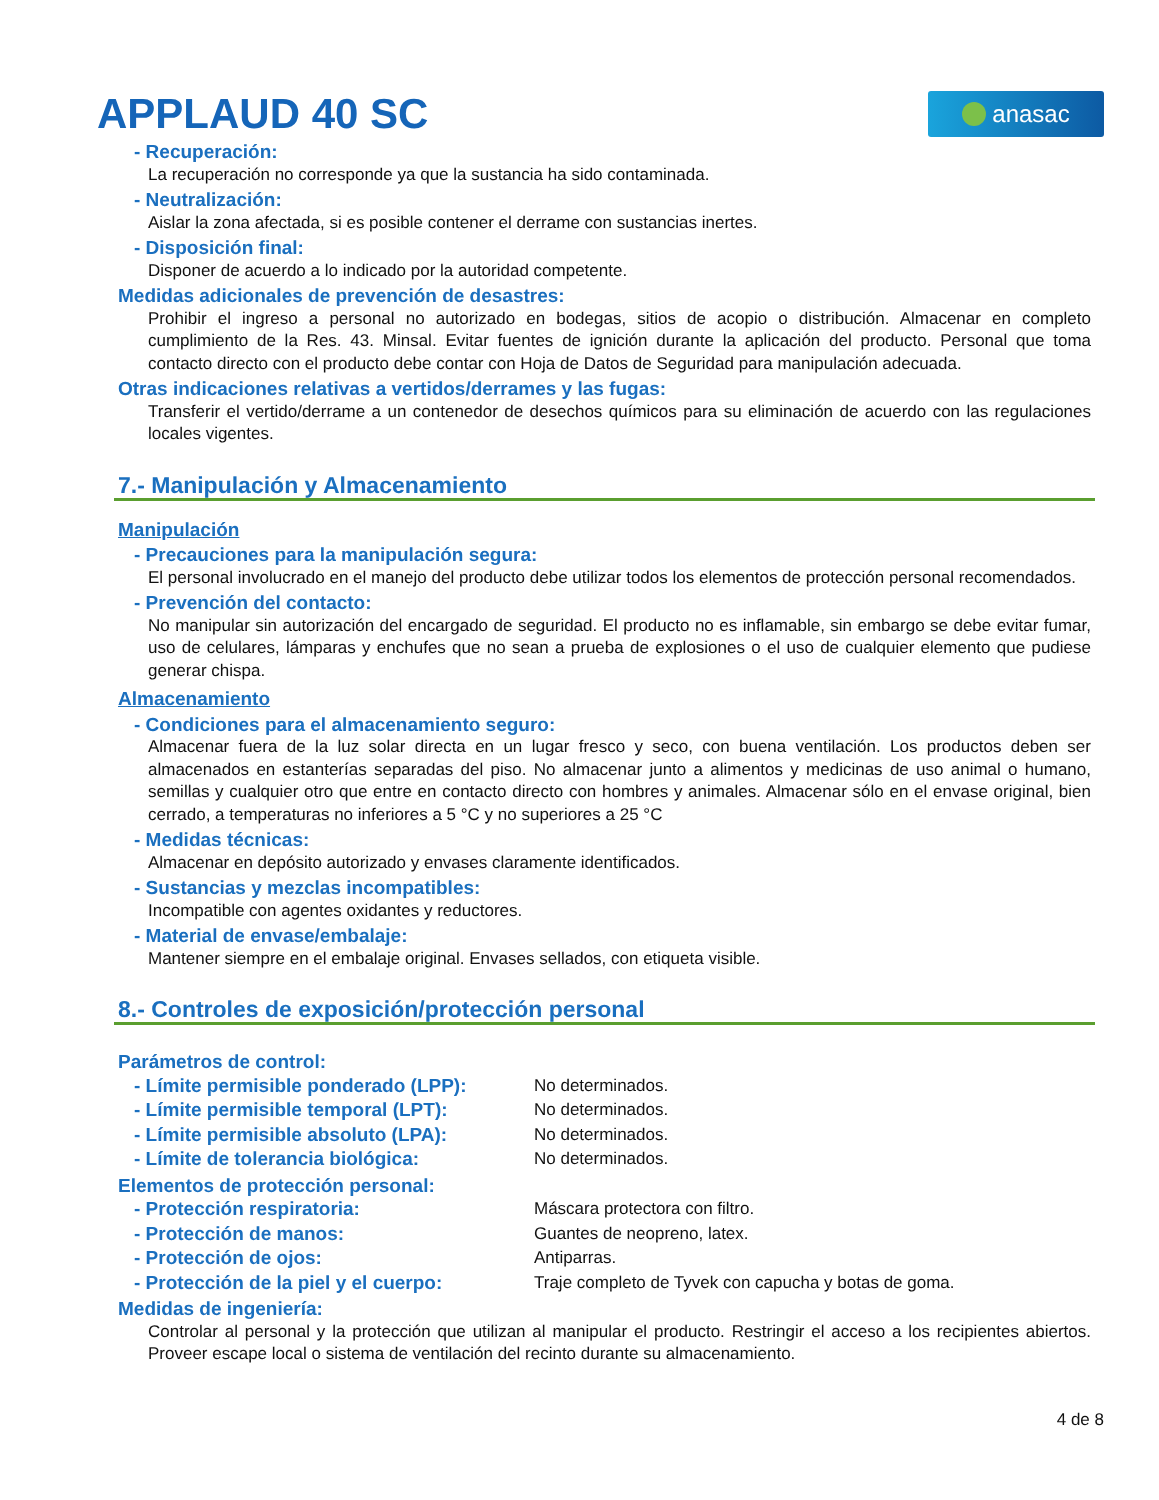APPLAUD 40 SC
anasac
- Recuperación:
La recuperación no corresponde ya que la sustancia ha sido contaminada.
- Neutralización:
Aislar la zona afectada, si es posible contener el derrame con sustancias inertes.
- Disposición final:
Disponer de acuerdo a lo indicado por la autoridad competente.
Medidas adicionales de prevención de desastres:
Prohibir el ingreso a personal no autorizado en bodegas, sitios de acopio o distribución. Almacenar en completo cumplimiento de la Res. 43. Minsal. Evitar fuentes de ignición durante la aplicación del producto. Personal que toma contacto directo con el producto debe contar con Hoja de Datos de Seguridad para manipulación adecuada.
Otras indicaciones relativas a vertidos/derrames y las fugas:
Transferir el vertido/derrame a un contenedor de desechos químicos para su eliminación de acuerdo con las regulaciones locales vigentes.
7.- Manipulación y Almacenamiento
Manipulación
- Precauciones para la manipulación segura:
El personal involucrado en el manejo del producto debe utilizar todos los elementos de protección personal recomendados.
- Prevención del contacto:
No manipular sin autorización del encargado de seguridad. El producto no es inflamable, sin embargo se debe evitar fumar, uso de celulares, lámparas y enchufes que no sean a prueba de explosiones o el uso de cualquier elemento que pudiese generar chispa.
Almacenamiento
- Condiciones para el almacenamiento seguro:
Almacenar fuera de la luz solar directa en un lugar fresco y seco, con buena ventilación. Los productos deben ser almacenados en estanterías separadas del piso. No almacenar junto a alimentos y medicinas de uso animal o humano, semillas y cualquier otro que entre en contacto directo con hombres y animales. Almacenar sólo en el envase original, bien cerrado, a temperaturas no inferiores a 5 °C y no superiores a 25 °C
- Medidas técnicas:
Almacenar en depósito autorizado y envases claramente identificados.
- Sustancias y mezclas incompatibles:
Incompatible con agentes oxidantes y reductores.
- Material de envase/embalaje:
Mantener siempre en el embalaje original. Envases sellados, con etiqueta visible.
8.- Controles de exposición/protección personal
Parámetros de control:
| - Límite permisible ponderado (LPP): | No determinados. |
| - Límite permisible temporal (LPT): | No determinados. |
| - Límite permisible absoluto (LPA): | No determinados. |
| - Límite de tolerancia biológica: | No determinados. |
Elementos de protección personal:
| - Protección respiratoria: | Máscara protectora con filtro. |
| - Protección de manos: | Guantes de neopreno, latex. |
| - Protección de ojos: | Antiparras. |
| - Protección de la piel y el cuerpo: | Traje completo de Tyvek con capucha y botas de goma. |
Medidas de ingeniería:
Controlar al personal y la protección que utilizan al manipular el producto. Restringir el acceso a los recipientes abiertos. Proveer escape local o sistema de ventilación del recinto durante su almacenamiento.
4 de 8